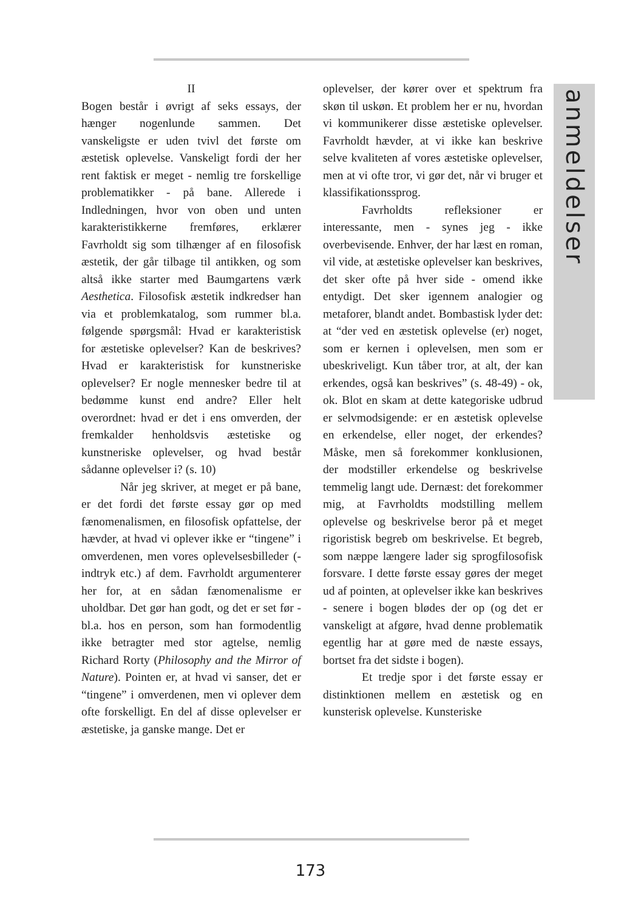II
Bogen består i øvrigt af seks essays, der hænger nogenlunde sammen. Det vanskeligste er uden tvivl det første om æstetisk oplevelse. Vanskeligt fordi der her rent faktisk er meget - nemlig tre forskellige problematikker - på bane. Allerede i Indledningen, hvor von oben und unten karakteristikkerne fremføres, erklærer Favrholdt sig som tilhænger af en filosofisk æstetik, der går tilbage til antikken, og som altså ikke starter med Baumgartens værk Aesthetica. Filosofisk æstetik indkredser han via et problemkatalog, som rummer bl.a. følgende spørgsmål: Hvad er karakteristisk for æstetiske oplevelser? Kan de beskrives? Hvad er karakteristisk for kunstneriske oplevelser? Er nogle mennesker bedre til at bedømme kunst end andre? Eller helt overordnet: hvad er det i ens omverden, der fremkalder henholdsvis æstetiske og kunstneriske oplevelser, og hvad består sådanne oplevelser i? (s. 10)
Når jeg skriver, at meget er på bane, er det fordi det første essay gør op med fænomenalismen, en filosofisk opfattelse, der hævder, at hvad vi oplever ikke er “tingene” i omverdenen, men vores oplevelsesbilleder (-indtryk etc.) af dem. Favrholdt argumenterer her for, at en sådan fænomenalisme er uholdbar. Det gør han godt, og det er set før - bl.a. hos en person, som han formodentlig ikke betragter med stor agtelse, nemlig Richard Rorty (Philosophy and the Mirror of Nature). Pointen er, at hvad vi sanser, det er “tingene” i omverdenen, men vi oplever dem ofte forskelligt. En del af disse oplevelser er æstetiske, ja ganske mange. Det er
oplevelser, der kører over et spektrum fra skøn til uskøn. Et problem her er nu, hvordan vi kommunikerer disse æstetiske oplevelser. Favrholdt hævder, at vi ikke kan beskrive selve kvaliteten af vores æstetiske oplevelser, men at vi ofte tror, vi gør det, når vi bruger et klassifikationssprog.
Favrholdts refleksioner er interessante, men - synes jeg - ikke overbevisende. Enhver, der har læst en roman, vil vide, at æstetiske oplevelser kan beskrives, det sker ofte på hver side - omend ikke entydigt. Det sker igennem analogier og metaforer, blandt andet. Bombastisk lyder det: at “der ved en æstetisk oplevelse (er) noget, som er kernen i oplevelsen, men som er ubeskriveligt. Kun tåber tror, at alt, der kan erkendes, også kan beskrives” (s. 48-49) - ok, ok. Blot en skam at dette kategoriske udbrud er selvmodsigende: er en æstetisk oplevelse en erkendelse, eller noget, der erkendes? Måske, men så forekommer konklusionen, der modstiller erkendelse og beskrivelse temmelig langt ude. Dernæst: det forekommer mig, at Favrholdts modstilling mellem oplevelse og beskrivelse beror på et meget rigoristisk begreb om beskrivelse. Et begreb, som næppe længere lader sig sprogfilosofisk forsvare. I dette første essay gøres der meget ud af pointen, at oplevelser ikke kan beskrives - senere i bogen blødes der op (og det er vanskeligt at afgøre, hvad denne problematik egentlig har at gøre med de næste essays, bortset fra det sidste i bogen).
Et tredje spor i det første essay er distinktionen mellem en æstetisk og en kunsterisk oplevelse. Kunsteriske
anmeldelser
173